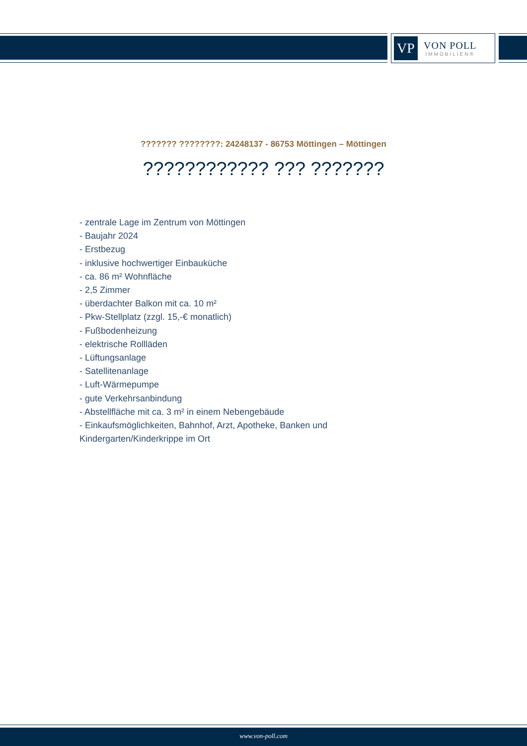VP
VON POLL
IMMOBILIEN®
??????? ????????: 24248137 - 86753 Möttingen – Möttingen
???????????? ??? ???????
- zentrale Lage im Zentrum von Möttingen
- Baujahr 2024
- Erstbezug
- inklusive hochwertiger Einbauküche
- ca. 86 m² Wohnfläche
- 2,5 Zimmer
- überdachter Balkon mit ca. 10 m²
- Pkw-Stellplatz (zzgl. 15,-€ monatlich)
- Fußbodenheizung
- elektrische Rollläden
- Lüftungsanlage
- Satellitenanlage
- Luft-Wärmepumpe
- gute Verkehrsanbindung
- Abstellfläche mit ca. 3 m² in einem Nebengebäude
- Einkaufsmöglichkeiten, Bahnhof, Arzt, Apotheke, Banken und Kindergarten/Kinderkrippe im Ort
www.von-poll.com